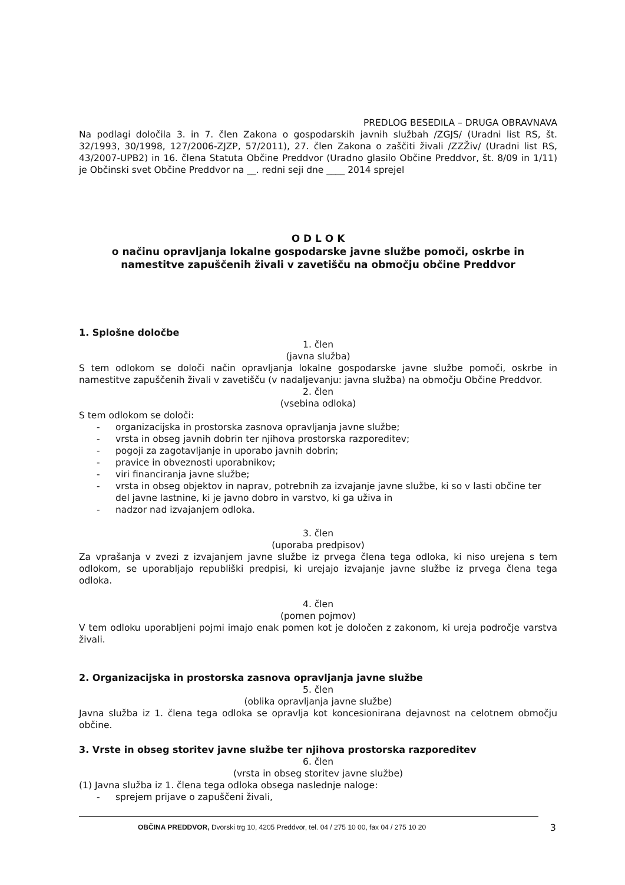PREDLOG BESEDILA – DRUGA OBRAVNAVA
Na podlagi določila 3. in 7. člen Zakona o gospodarskih javnih službah /ZGJS/ (Uradni list RS, št. 32/1993, 30/1998, 127/2006-ZJZP, 57/2011), 27. člen Zakona o zaščiti živali /ZZŽiv/ (Uradni list RS, 43/2007-UPB2) in 16. člena Statuta Občine Preddvor (Uradno glasilo Občine Preddvor, št. 8/09 in 1/11) je Občinski svet Občine Preddvor na __. redni seji dne ____ 2014 sprejel
O D L O K
o načinu opravljanja lokalne gospodarske javne službe pomoči, oskrbe in namestitve zapuščenih živali v zavetišču na območju občine Preddvor
1. Splošne določbe
1. člen
(javna služba)
S tem odlokom se določi način opravljanja lokalne gospodarske javne službe pomoči, oskrbe in namestitve zapuščenih živali v zavetišču (v nadaljevanju: javna služba) na območju Občine Preddvor.
2. člen
(vsebina odloka)
S tem odlokom se določi:
- organizacijska in prostorska zasnova opravljanja javne službe;
- vrsta in obseg javnih dobrin ter njihova prostorska razporeditev;
- pogoji za zagotavljanje in uporabo javnih dobrin;
- pravice in obveznosti uporabnikov;
- viri financiranja javne službe;
- vrsta in obseg objektov in naprav, potrebnih za izvajanje javne službe, ki so v lasti občine ter del javne lastnine, ki je javno dobro in varstvo, ki ga uživa in
- nadzor nad izvajanjem odloka.
3. člen
(uporaba predpisov)
Za vprašanja v zvezi z izvajanjem javne službe iz prvega člena tega odloka, ki niso urejena s tem odlokom, se uporabljajo republiški predpisi, ki urejajo izvajanje javne službe iz prvega člena tega odloka.
4. člen
(pomen pojmov)
V tem odloku uporabljeni pojmi imajo enak pomen kot je določen z zakonom, ki ureja področje varstva živali.
2. Organizacijska in prostorska zasnova opravljanja javne službe
5. člen
(oblika opravljanja javne službe)
Javna služba iz 1. člena tega odloka se opravlja kot koncesionirana dejavnost na celotnem območju občine.
3. Vrste in obseg storitev javne službe ter njihova prostorska razporeditev
6. člen
(vrsta in obseg storitev javne službe)
(1) Javna služba iz 1. člena tega odloka obsega naslednje naloge:
- sprejem prijave o zapuščeni živali,
OBČINA PREDDVOR, Dvorski trg 10, 4205 Preddvor, tel. 04 / 275 10 00, fax 04 / 275 10 20
3